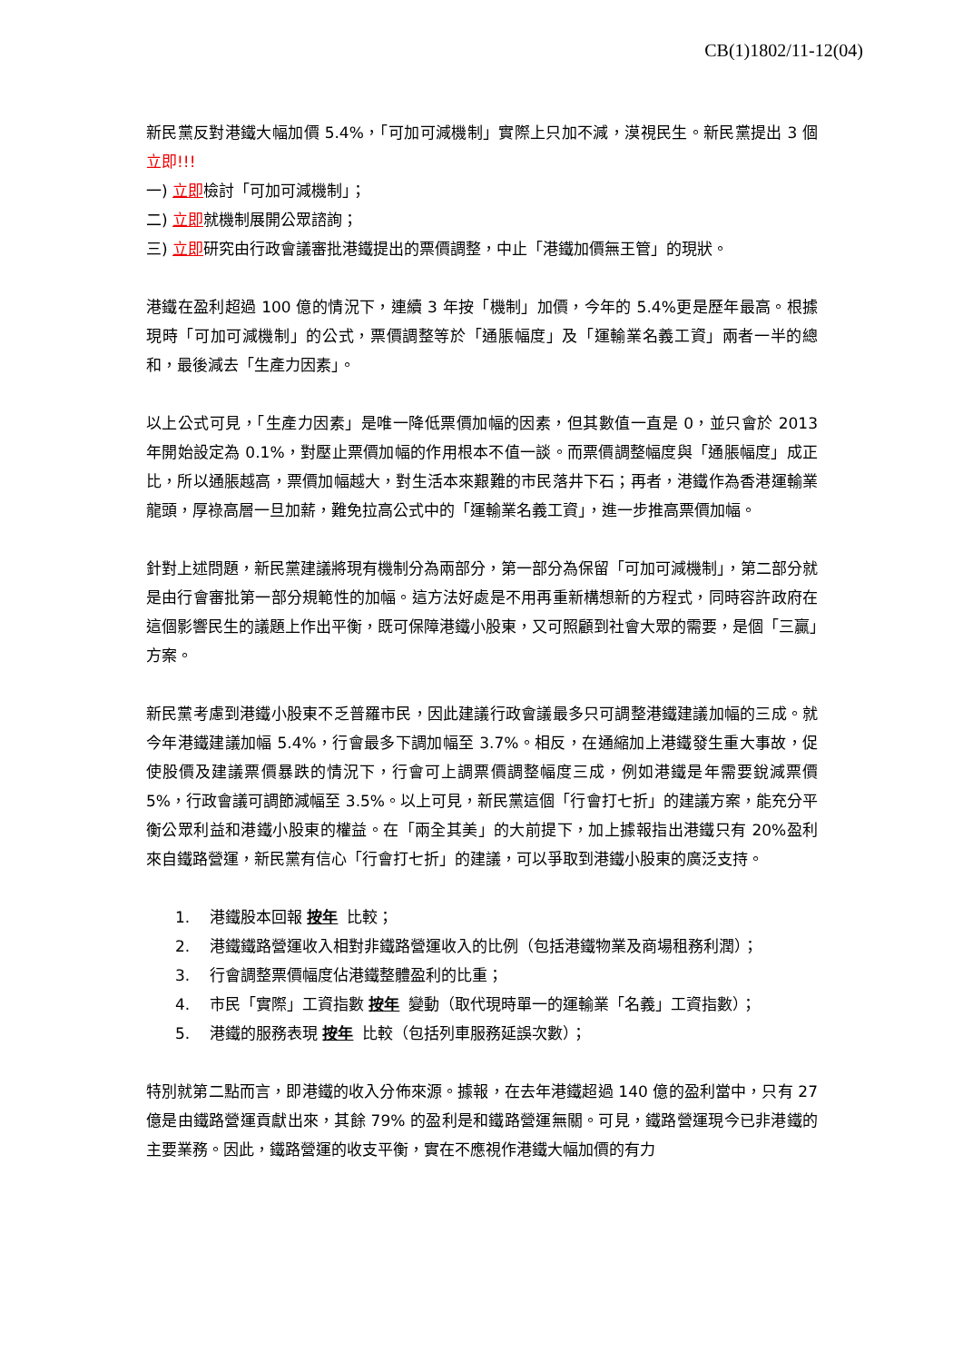CB(1)1802/11-12(04)
新民黨反對港鐵大幅加價 5.4%，「可加可減機制」實際上只加不減，漠視民生。新民黨提出 3 個立即!!!
一) 立即檢討「可加可減機制」；
二) 立即就機制展開公眾諮詢；
三) 立即研究由行政會議審批港鐵提出的票價調整，中止「港鐵加價無王管」的現狀。
港鐵在盈利超過 100 億的情況下，連續 3 年按「機制」加價，今年的 5.4%更是歷年最高。根據現時「可加可減機制」的公式，票價調整等於「通脹幅度」及「運輸業名義工資」兩者一半的總和，最後減去「生產力因素」。
以上公式可見，「生產力因素」是唯一降低票價加幅的因素，但其數值一直是 0，並只會於 2013 年開始設定為 0.1%，對壓止票價加幅的作用根本不值一談。而票價調整幅度與「通脹幅度」成正比，所以通脹越高，票價加幅越大，對生活本來艱難的市民落井下石；再者，港鐵作為香港運輸業龍頭，厚祿高層一旦加薪，難免拉高公式中的「運輸業名義工資」，進一步推高票價加幅。
針對上述問題，新民黨建議將現有機制分為兩部分，第一部分為保留「可加可減機制」，第二部分就是由行會審批第一部分規範性的加幅。這方法好處是不用再重新構想新的方程式，同時容許政府在這個影響民生的議題上作出平衡，既可保障港鐵小股東，又可照顧到社會大眾的需要，是個「三贏」方案。
新民黨考慮到港鐵小股東不乏普羅市民，因此建議行政會議最多只可調整港鐵建議加幅的三成。就今年港鐵建議加幅 5.4%，行會最多下調加幅至 3.7%。相反，在通縮加上港鐵發生重大事故，促使股價及建議票價暴跌的情況下，行會可上調票價調整幅度三成，例如港鐵是年需要銳減票價 5%，行政會議可調節減幅至 3.5%。以上可見，新民黨這個「行會打七折」的建議方案，能充分平衡公眾利益和港鐵小股東的權益。在「兩全其美」的大前提下，加上據報指出港鐵只有 20%盈利來自鐵路營運，新民黨有信心「行會打七折」的建議，可以爭取到港鐵小股東的廣泛支持。
1. 港鐵股本回報 按年 比較；
2. 港鐵鐵路營運收入相對非鐵路營運收入的比例（包括港鐵物業及商場租務利潤）；
3. 行會調整票價幅度佔港鐵整體盈利的比重；
4. 市民「實際」工資指數 按年 變動（取代現時單一的運輸業「名義」工資指數）；
5. 港鐵的服務表現 按年 比較（包括列車服務延誤次數）；
特別就第二點而言，即港鐵的收入分佈來源。據報，在去年港鐵超過 140 億的盈利當中，只有 27 億是由鐵路營運貢獻出來，其餘 79% 的盈利是和鐵路營運無關。可見，鐵路營運現今已非港鐵的主要業務。因此，鐵路營運的收支平衡，實在不應視作港鐵大幅加價的有力